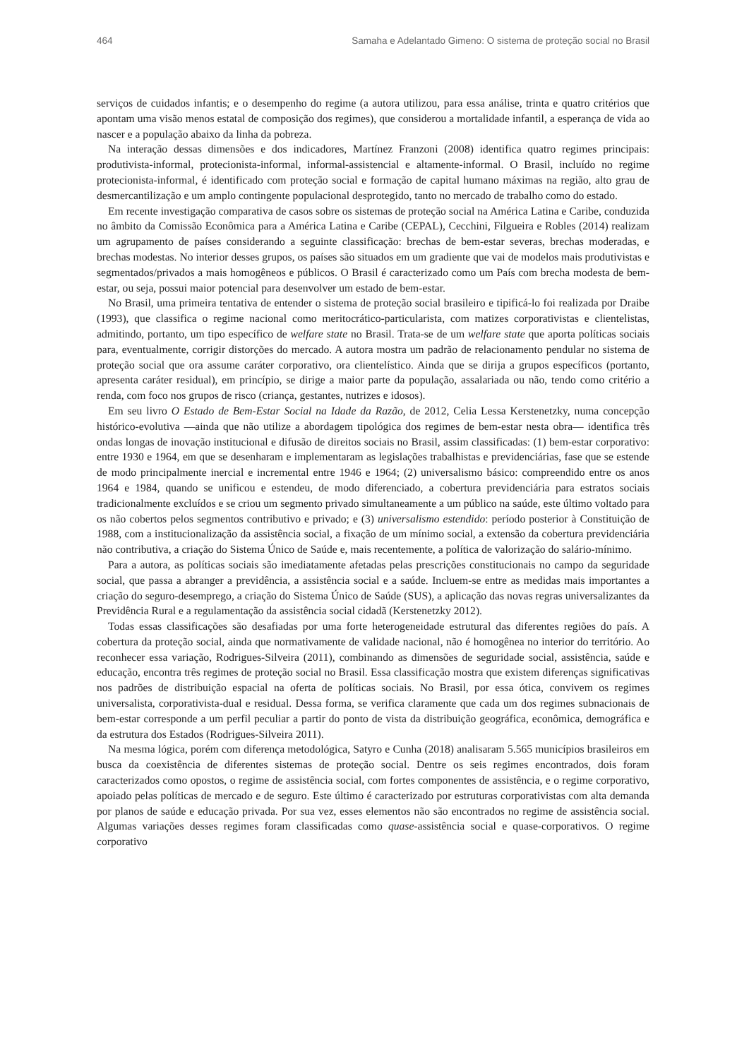464 Samaha e Adelantado Gimeno: O sistema de proteção social no Brasil
serviços de cuidados infantis; e o desempenho do regime (a autora utilizou, para essa análise, trinta e quatro critérios que apontam uma visão menos estatal de composição dos regimes), que considerou a mortalidade infantil, a esperança de vida ao nascer e a população abaixo da linha da pobreza.
Na interação dessas dimensões e dos indicadores, Martínez Franzoni (2008) identifica quatro regimes principais: produtivista-informal, protecionista-informal, informal-assistencial e altamente-informal. O Brasil, incluído no regime protecionista-informal, é identificado com proteção social e formação de capital humano máximas na região, alto grau de desmercantilização e um amplo contingente populacional desprotegido, tanto no mercado de trabalho como do estado.
Em recente investigação comparativa de casos sobre os sistemas de proteção social na América Latina e Caribe, conduzida no âmbito da Comissão Econômica para a América Latina e Caribe (CEPAL), Cecchini, Filgueira e Robles (2014) realizam um agrupamento de países considerando a seguinte classificação: brechas de bem-estar severas, brechas moderadas, e brechas modestas. No interior desses grupos, os países são situados em um gradiente que vai de modelos mais produtivistas e segmentados/privados a mais homogêneos e públicos. O Brasil é caracterizado como um País com brecha modesta de bem-estar, ou seja, possui maior potencial para desenvolver um estado de bem-estar.
No Brasil, uma primeira tentativa de entender o sistema de proteção social brasileiro e tipificá-lo foi realizada por Draibe (1993), que classifica o regime nacional como meritocrático-particularista, com matizes corporativistas e clientelistas, admitindo, portanto, um tipo específico de welfare state no Brasil. Trata-se de um welfare state que aporta políticas sociais para, eventualmente, corrigir distorções do mercado. A autora mostra um padrão de relacionamento pendular no sistema de proteção social que ora assume caráter corporativo, ora clientelístico. Ainda que se dirija a grupos específicos (portanto, apresenta caráter residual), em princípio, se dirige a maior parte da população, assalariada ou não, tendo como critério a renda, com foco nos grupos de risco (criança, gestantes, nutrizes e idosos).
Em seu livro O Estado de Bem-Estar Social na Idade da Razão, de 2012, Celia Lessa Kerstenetzky, numa concepção histórico-evolutiva —ainda que não utilize a abordagem tipológica dos regimes de bem-estar nesta obra— identifica três ondas longas de inovação institucional e difusão de direitos sociais no Brasil, assim classificadas: (1) bem-estar corporativo: entre 1930 e 1964, em que se desenharam e implementaram as legislações trabalhistas e previdenciárias, fase que se estende de modo principalmente inercial e incremental entre 1946 e 1964; (2) universalismo básico: compreendido entre os anos 1964 e 1984, quando se unificou e estendeu, de modo diferenciado, a cobertura previdenciária para estratos sociais tradicionalmente excluídos e se criou um segmento privado simultaneamente a um público na saúde, este último voltado para os não cobertos pelos segmentos contributivo e privado; e (3) universalismo estendido: período posterior à Constituição de 1988, com a institucionalização da assistência social, a fixação de um mínimo social, a extensão da cobertura previdenciária não contributiva, a criação do Sistema Único de Saúde e, mais recentemente, a política de valorização do salário-mínimo.
Para a autora, as políticas sociais são imediatamente afetadas pelas prescrições constitucionais no campo da seguridade social, que passa a abranger a previdência, a assistência social e a saúde. Incluem-se entre as medidas mais importantes a criação do seguro-desemprego, a criação do Sistema Único de Saúde (SUS), a aplicação das novas regras universalizantes da Previdência Rural e a regulamentação da assistência social cidadã (Kerstenetzky 2012).
Todas essas classificações são desafiadas por uma forte heterogeneidade estrutural das diferentes regiões do país. A cobertura da proteção social, ainda que normativamente de validade nacional, não é homogênea no interior do território. Ao reconhecer essa variação, Rodrigues-Silveira (2011), combinando as dimensões de seguridade social, assistência, saúde e educação, encontra três regimes de proteção social no Brasil. Essa classificação mostra que existem diferenças significativas nos padrões de distribuição espacial na oferta de políticas sociais. No Brasil, por essa ótica, convivem os regimes universalista, corporativista-dual e residual. Dessa forma, se verifica claramente que cada um dos regimes subnacionais de bem-estar corresponde a um perfil peculiar a partir do ponto de vista da distribuição geográfica, econômica, demográfica e da estrutura dos Estados (Rodrigues-Silveira 2011).
Na mesma lógica, porém com diferença metodológica, Satyro e Cunha (2018) analisaram 5.565 municípios brasileiros em busca da coexistência de diferentes sistemas de proteção social. Dentre os seis regimes encontrados, dois foram caracterizados como opostos, o regime de assistência social, com fortes componentes de assistência, e o regime corporativo, apoiado pelas políticas de mercado e de seguro. Este último é caracterizado por estruturas corporativistas com alta demanda por planos de saúde e educação privada. Por sua vez, esses elementos não são encontrados no regime de assistência social. Algumas variações desses regimes foram classificadas como quase-assistência social e quase-corporativos. O regime corporativo